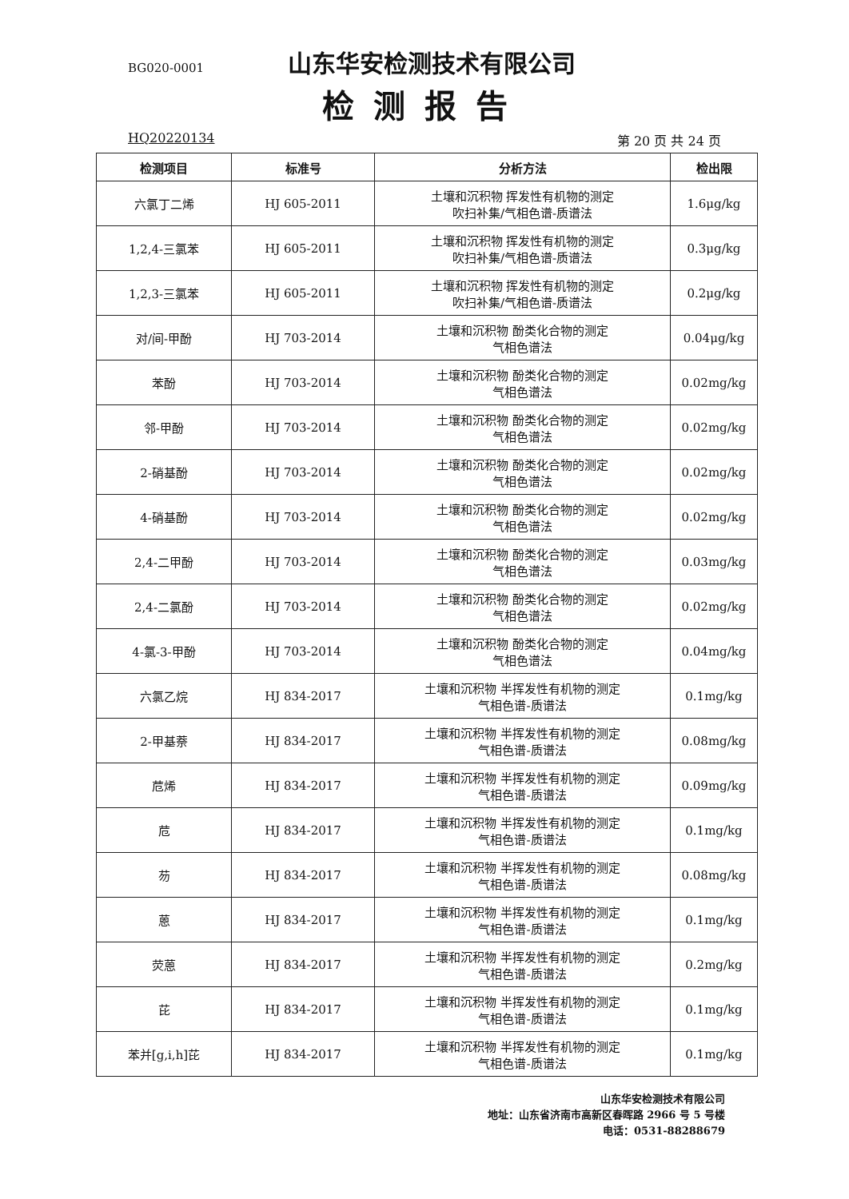BG020-0001 山东华安检测技术有限公司
检测报告
HQ20220134 第 20 页 共 24 页
| 检测项目 | 标准号 | 分析方法 | 检出限 |
| --- | --- | --- | --- |
| 六氯丁二烯 | HJ 605-2011 | 土壤和沉积物 挥发性有机物的测定 吹扫补集/气相色谱-质谱法 | 1.6μg/kg |
| 1,2,4-三氯苯 | HJ 605-2011 | 土壤和沉积物 挥发性有机物的测定 吹扫补集/气相色谱-质谱法 | 0.3μg/kg |
| 1,2,3-三氯苯 | HJ 605-2011 | 土壤和沉积物 挥发性有机物的测定 吹扫补集/气相色谱-质谱法 | 0.2μg/kg |
| 对/间-甲酚 | HJ 703-2014 | 土壤和沉积物 酚类化合物的测定 气相色谱法 | 0.04μg/kg |
| 苯酚 | HJ 703-2014 | 土壤和沉积物 酚类化合物的测定 气相色谱法 | 0.02mg/kg |
| 邻-甲酚 | HJ 703-2014 | 土壤和沉积物 酚类化合物的测定 气相色谱法 | 0.02mg/kg |
| 2-硝基酚 | HJ 703-2014 | 土壤和沉积物 酚类化合物的测定 气相色谱法 | 0.02mg/kg |
| 4-硝基酚 | HJ 703-2014 | 土壤和沉积物 酚类化合物的测定 气相色谱法 | 0.02mg/kg |
| 2,4-二甲酚 | HJ 703-2014 | 土壤和沉积物 酚类化合物的测定 气相色谱法 | 0.03mg/kg |
| 2,4-二氯酚 | HJ 703-2014 | 土壤和沉积物 酚类化合物的测定 气相色谱法 | 0.02mg/kg |
| 4-氯-3-甲酚 | HJ 703-2014 | 土壤和沉积物 酚类化合物的测定 气相色谱法 | 0.04mg/kg |
| 六氯乙烷 | HJ 834-2017 | 土壤和沉积物 半挥发性有机物的测定 气相色谱-质谱法 | 0.1mg/kg |
| 2-甲基萘 | HJ 834-2017 | 土壤和沉积物 半挥发性有机物的测定 气相色谱-质谱法 | 0.08mg/kg |
| 苊烯 | HJ 834-2017 | 土壤和沉积物 半挥发性有机物的测定 气相色谱-质谱法 | 0.09mg/kg |
| 苊 | HJ 834-2017 | 土壤和沉积物 半挥发性有机物的测定 气相色谱-质谱法 | 0.1mg/kg |
| 芴 | HJ 834-2017 | 土壤和沉积物 半挥发性有机物的测定 气相色谱-质谱法 | 0.08mg/kg |
| 蒽 | HJ 834-2017 | 土壤和沉积物 半挥发性有机物的测定 气相色谱-质谱法 | 0.1mg/kg |
| 荧蒽 | HJ 834-2017 | 土壤和沉积物 半挥发性有机物的测定 气相色谱-质谱法 | 0.2mg/kg |
| 芘 | HJ 834-2017 | 土壤和沉积物 半挥发性有机物的测定 气相色谱-质谱法 | 0.1mg/kg |
| 苯并[g,i,h]芘 | HJ 834-2017 | 土壤和沉积物 半挥发性有机物的测定 气相色谱-质谱法 | 0.1mg/kg |
山东华安检测技术有限公司
地址：山东省济南市高新区春晖路 2966 号 5 号楼
电话：0531-88288679